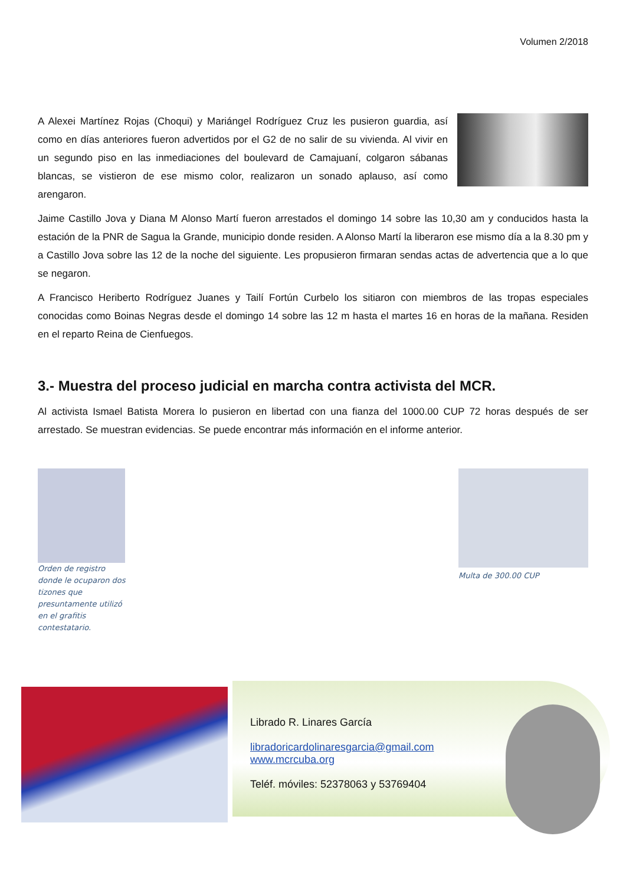Volumen 2/2018
A Alexei Martínez Rojas (Choqui) y Mariángel Rodríguez Cruz les pusieron guardia, así como en días anteriores fueron advertidos por el G2 de no salir de su vivienda. Al vivir en un segundo piso en las inmediaciones del boulevard de Camajuaní, colgaron sábanas blancas, se vistieron de ese mismo color, realizaron un sonado aplauso, así como arengaron.
Jaime Castillo Jova y Diana M Alonso Martí fueron arrestados el domingo 14 sobre las 10,30 am y conducidos hasta la estación de la PNR de Sagua la Grande, municipio donde residen. A Alonso Martí la liberaron ese mismo día a la 8.30 pm y a Castillo Jova sobre las 12 de la noche del siguiente. Les propusieron firmaran sendas actas de advertencia que a lo que se negaron.
A Francisco Heriberto Rodríguez Juanes y Tailí Fortún Curbelo los sitiaron con miembros de las tropas especiales conocidas como Boinas Negras desde el domingo 14 sobre las 12 m hasta el martes 16 en horas de la mañana. Residen en el reparto Reina de Cienfuegos.
3.- Muestra del proceso judicial en marcha contra activista del MCR.
Al activista Ismael Batista Morera lo pusieron en libertad con una fianza del 1000.00 CUP 72 horas después de ser arrestado. Se muestran evidencias. Se puede encontrar más información en el informe anterior.
Orden de registro donde le ocuparon dos tizones que presuntamente utilizó en el grafitis contestatario.
Multa de 300.00 CUP
Librado R. Linares García
libradoricardolinaresgarcia@gmail.com
www.mcrcuba.org
Teléf. móviles: 52378063 y 53769404